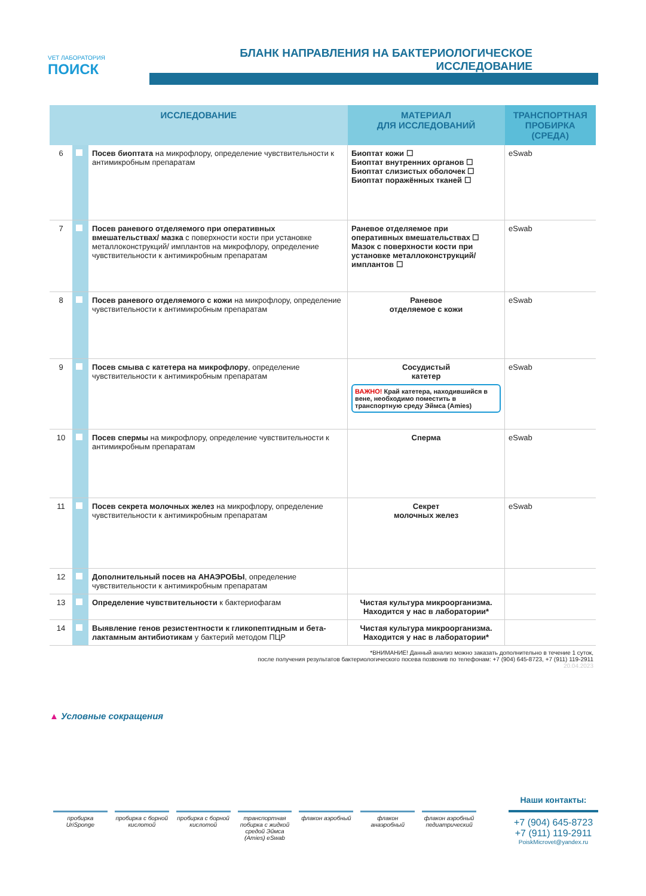VET ЛАБОРАТОРИЯ
ПОИСК
БЛАНК НАПРАВЛЕНИЯ НА БАКТЕРИОЛОГИЧЕСКОЕ ИССЛЕДОВАНИЕ
| ИССЛЕДОВАНИЕ | | | МАТЕРИАЛ ДЛЯ ИССЛЕДОВАНИЙ | ТРАНСПОРТНАЯ ПРОБИРКА (СРЕДА) |
| --- | --- | --- | --- | --- |
| 6 | | Посев биоптата на микрофлору, определение чувствительности к антимикробным препаратам | Биоптат кожи ☐ Биоптат внутренних органов ☐ Биоптат слизистых оболочек ☐ Биоптат поражённых тканей ☐ | eSwab |
| 7 | | Посев раневого отделяемого при оперативных вмешательствах/ мазка с поверхности кости при установке металлоконструкций/ имплантов на микрофлору, определение чувствительности к антимикробным препаратам | Раневое отделяемое при оперативных вмешательствах ☐ Мазок с поверхности кости при установке металлоконструкций/ имплантов ☐ | eSwab |
| 8 | | Посев раневого отделяемого с кожи на микрофлору, определение чувствительности к антимикробным препаратам | Раневое отделяемое с кожи | eSwab |
| 9 | | Посев смыва с катетера на микрофлору , определение чувствительности к антимикробным препаратам | Сосудистый катетер ВАЖНО! Край катетера, находившийся в вене, необходимо поместить в транспортную среду Эймса (Amies) | eSwab |
| 10 | | Посев спермы на микрофлору, определение чувствительности к антимикробным препаратам | Сперма | eSwab |
| 11 | | Посев секрета молочных желез на микрофлору, определение чувствительности к антимикробным препаратам | Секрет молочных желез | eSwab |
| 12 | | Дополнительный посев на АНАЭРОБЫ , определение чувствительности к антимикробным препаратам | | |
| 13 | | Определение чувствительности к бактериофагам | Чистая культура микроорганизма. Находится у нас в лаборатории* | |
| 14 | | Выявление генов резистентности к гликопептидным и бета-лактамным антибиотикам у бактерий методом ПЦР | Чистая культура микроорганизма. Находится у нас в лаборатории* | |
*ВНИМАНИЕ! Данный анализ можно заказать дополнительно в течение 1 суток,
после получения результатов бактериологического посева позвонив по телефонам: +7 (904) 645-8723, +7 (911) 119-2911
20.04.2023
▲ Условные сокращения
пробирка UriSponge пробирка с борной кислотой пробирка с борной кислотой транспортная побирка с жидкой средой Эймса (Amies) eSwab
флакон аэробный флакон анаэробный флакон аэробный педиатрический
Наши контакты:
+7 (904) 645-8723
+7 (911) 119-2911
PoiskMicrovet@yandex.ru